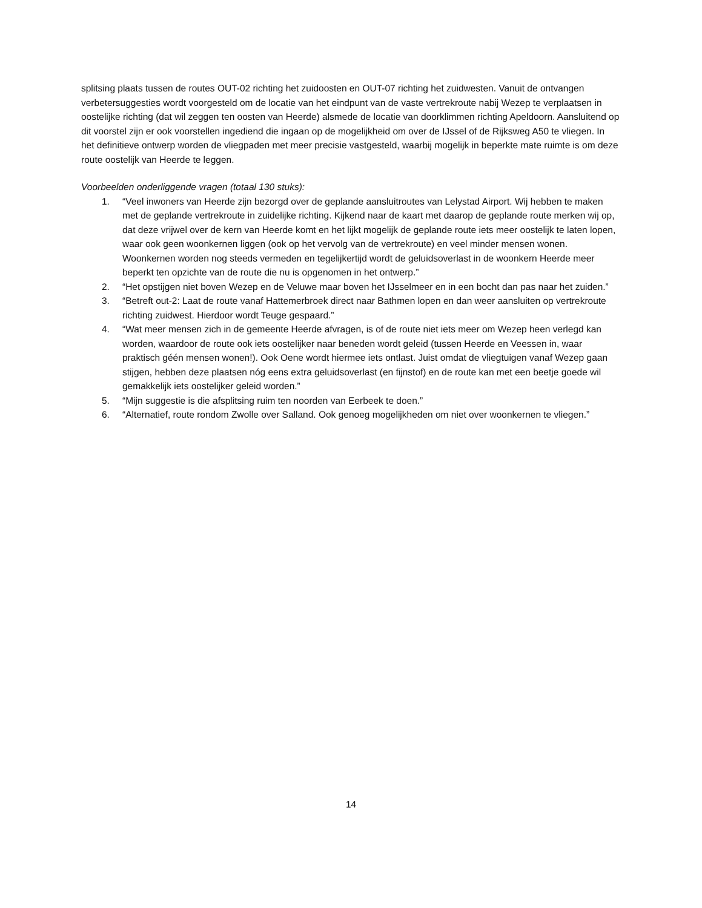splitsing plaats tussen de routes OUT-02 richting het zuidoosten en OUT-07 richting het zuidwesten. Vanuit de ontvangen verbetersuggesties wordt voorgesteld om de locatie van het eindpunt van de vaste vertrekroute nabij Wezep te verplaatsen in oostelijke richting (dat wil zeggen ten oosten van Heerde) alsmede de locatie van doorklimmen richting Apeldoorn. Aansluitend op dit voorstel zijn er ook voorstellen ingediend die ingaan op de mogelijkheid om over de IJssel of de Rijksweg A50 te vliegen. In het definitieve ontwerp worden de vliegpaden met meer precisie vastgesteld, waarbij mogelijk in beperkte mate ruimte is om deze route oostelijk van Heerde te leggen.
Voorbeelden onderliggende vragen (totaal 130 stuks):
1. “Veel inwoners van Heerde zijn bezorgd over de geplande aansluitroutes van Lelystad Airport. Wij hebben te maken met de geplande vertrekroute in zuidelijke richting. Kijkend naar de kaart met daarop de geplande route merken wij op, dat deze vrijwel over de kern van Heerde komt en het lijkt mogelijk de geplande route iets meer oostelijk te laten lopen, waar ook geen woonkernen liggen (ook op het vervolg van de vertrekroute) en veel minder mensen wonen. Woonkernen worden nog steeds vermeden en tegelijkertijd wordt de geluidsoverlast in de woonkern Heerde meer beperkt ten opzichte van de route die nu is opgenomen in het ontwerp.”
2. “Het opstijgen niet boven Wezep en de Veluwe maar boven het IJsselmeer en in een bocht dan pas naar het zuiden.”
3. “Betreft out-2: Laat de route vanaf Hattemerbroek direct naar Bathmen lopen en dan weer aansluiten op vertrekroute richting zuidwest. Hierdoor wordt Teuge gespaard.”
4. “Wat meer mensen zich in de gemeente Heerde afvragen, is of de route niet iets meer om Wezep heen verlegd kan worden, waardoor de route ook iets oostelijker naar beneden wordt geleid (tussen Heerde en Veessen in, waar praktisch géén mensen wonen!). Ook Oene wordt hiermee iets ontlast. Juist omdat de vliegtuigen vanaf Wezep gaan stijgen, hebben deze plaatsen nóg eens extra geluidsoverlast (en fijnstof) en de route kan met een beetje goede wil gemakkelijk iets oostelijker geleid worden.”
5. “Mijn suggestie is die afsplitsing ruim ten noorden van Eerbeek te doen.”
6. “Alternatief, route rondom Zwolle over Salland. Ook genoeg mogelijkheden om niet over woonkernen te vliegen.”
14